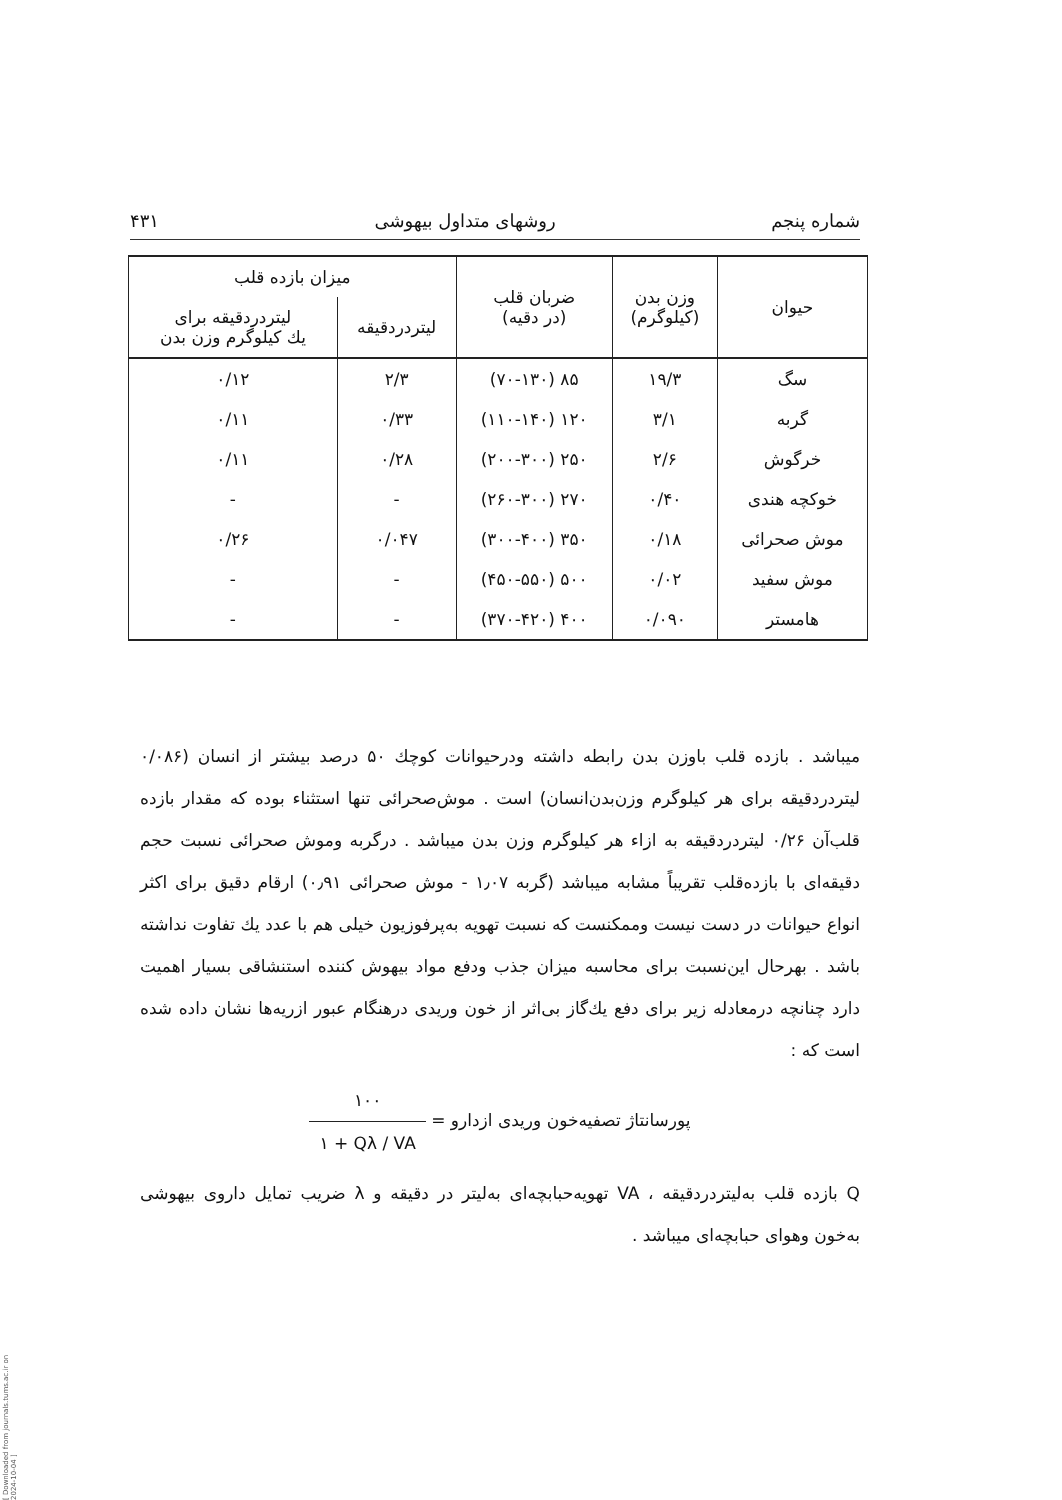شماره پنجم روشهای متداول بیهوشی ۴۳۱
| حیوان | وزن بدن (کیلوگرم) | ضربان قلب (در دقیه) | میزان بازده قلب | |
| --- | --- | --- | --- | --- |
| | | | لیتردردقیقه | لیتردردقیقه برای یك کیلوگرم وزن بدن |
| سگ | ۱۹/۳ | ۸۵ (۷۰-۱۳۰) | ۲/۳ | ۰/۱۲ |
| گربه | ۳/۱ | ۱۲۰ (۱۱۰-۱۴۰) | ۰/۳۳ | ۰/۱۱ |
| خرگوش | ۲/۶ | ۲۵۰ (۲۰۰-۳۰۰) | ۰/۲۸ | ۰/۱۱ |
| خوکچه هندی | ۰/۴۰ | ۲۷۰ (۲۶۰-۳۰۰) | - | - |
| موش صحرائی | ۰/۱۸ | ۳۵۰ (۳۰۰-۴۰۰) | ۰/۰۴۷ | ۰/۲۶ |
| موش سفید | ۰/۰۲ | ۵۰۰ (۴۵۰-۵۵۰) | - | - |
| هامستر | ۰/۰۹۰ | ۴۰۰ (۳۷۰-۴۲۰) | - | - |
میباشد . بازده قلب باوزن بدن رابطه داشته ودرحیوانات کوچك ۵۰ درصد بیشتر از انسان (۰/۰۸۶ لیتردردقیقه برای هر کیلوگرم وزن‌بدن‌انسان) است . موش‌صحرائی تنها استثناء بوده که مقدار بازده قلب‌آن ۰/۲۶ لیتردردقیقه به ازاء هر کیلوگرم وزن بدن میباشد . درگربه وموش صحرائی نسبت حجم دقیقه‌ای با بازده‌قلب تقریباً مشابه میباشد (گربه ۱٫۰۷ - موش صحرائی ۰٫۹۱) ارقام دقیق برای اکثر انواع حیوانات در دست نیست وممکنست که نسبت تهویه به‌پرفوزیون خیلی هم با عدد یك تفاوت نداشته باشد . بهرحال این‌نسبت برای محاسبه میزان جذب ودفع مواد بیهوش کننده استنشاقی بسیار اهمیت دارد چنانچه درمعادله زیر برای دفع یك‌گاز بی‌اثر از خون وریدی درهنگام عبور ازریه‌ها نشان داده شده است که :
پورسانتاژ تصفیه‌خون وریدی ازدارو = ۱۰۰ ۱ + Qλ / VA
Q بازده قلب به‌لیتردردقیقه ، VA تهویه‌حبابچه‌ای به‌لیتر در دقیقه و λ ضریب تمایل داروی بیهوشی به‌خون وهوای حبابچه‌ای میباشد .
[ Downloaded from journals.tums.ac.ir on 2024-10-04 ]